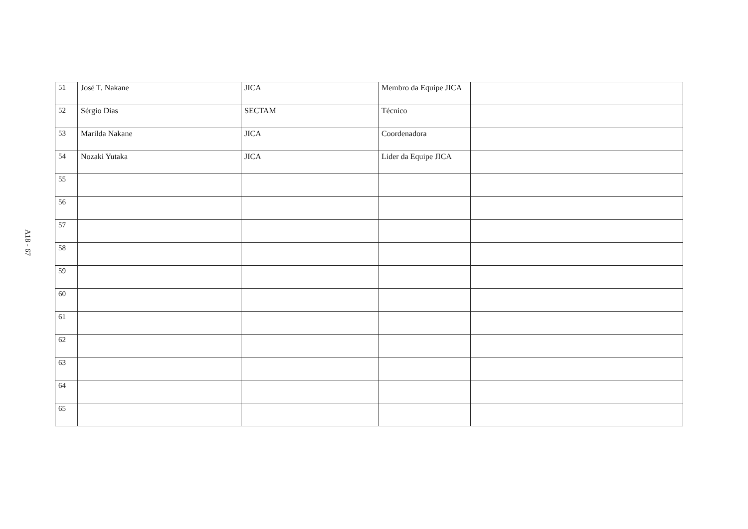A18 - 67
| 51 | José T. Nakane | JICA | Membro da Equipe JICA | |
| 52 | Sérgio Dias | SECTAM | Técnico | |
| 53 | Marilda Nakane | JICA | Coordenadora | |
| 54 | Nozaki Yutaka | JICA | Lider da Equipe JICA | |
| 55 | | | | |
| 56 | | | | |
| 57 | | | | |
| 58 | | | | |
| 59 | | | | |
| 60 | | | | |
| 61 | | | | |
| 62 | | | | |
| 63 | | | | |
| 64 | | | | |
| 65 | | | | |